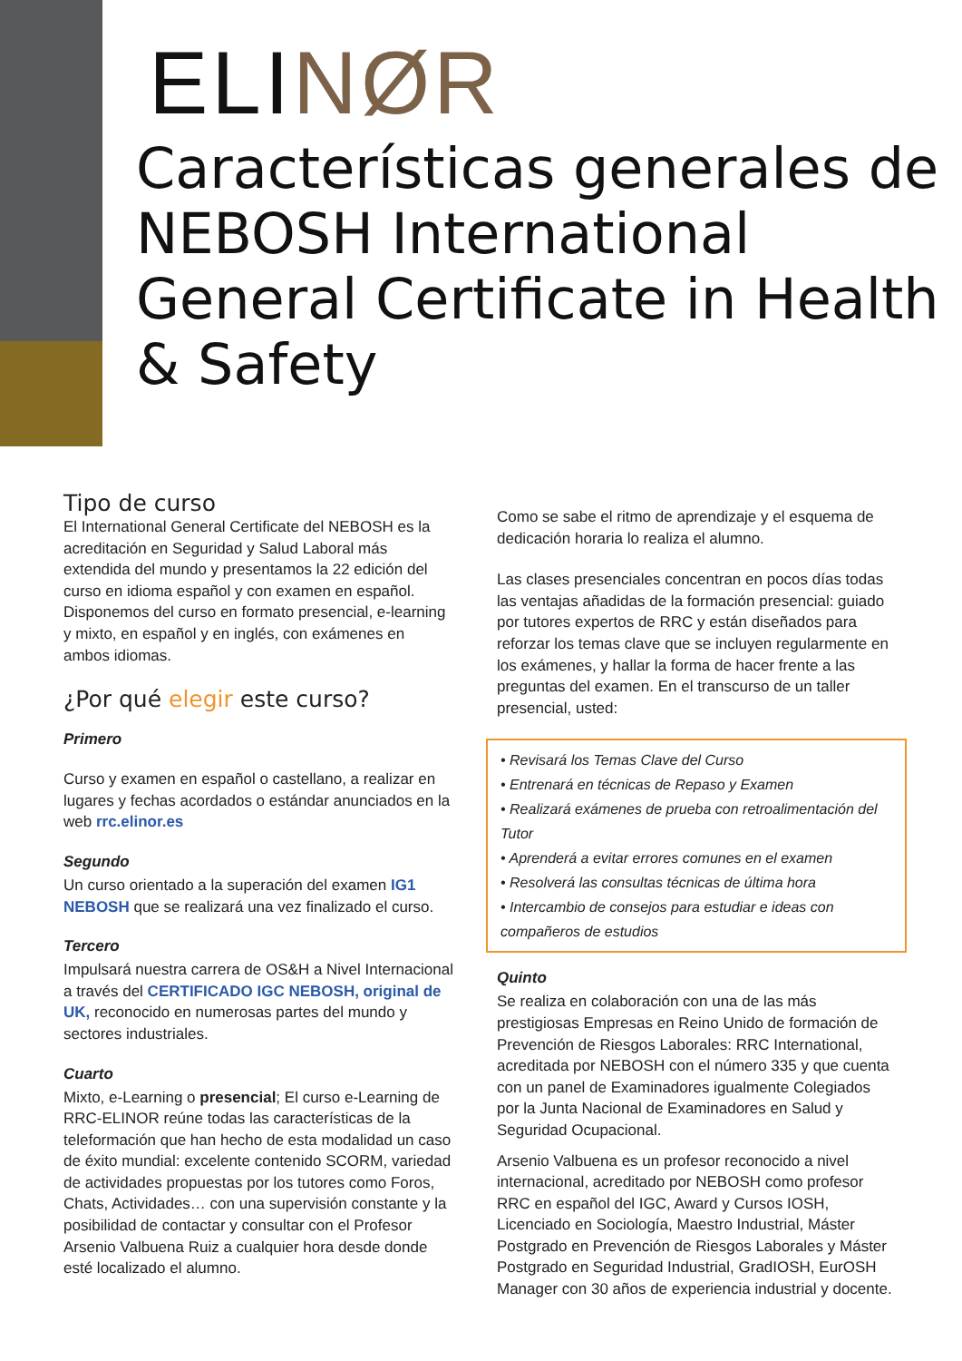ELI NØR
Características generales de NEBOSH International General Certificate in Health & Safety
Tipo de curso
El International General Certificate del NEBOSH es la acreditación en Seguridad y Salud Laboral más extendida del mundo y presentamos la 22 edición del curso en idioma español y con examen en español. Disponemos del curso en formato presencial, e-learning y mixto, en español y en inglés, con exámenes en ambos idiomas.
¿Por qué elegir este curso?
Primero
Curso y examen en español o castellano, a realizar en lugares y fechas acordados o estándar anunciados en la web rrc.elinor.es
Segundo
Un curso orientado a la superación del examen IG1 NEBOSH que se realizará una vez finalizado el curso.
Tercero
Impulsará nuestra carrera de OS&H a Nivel Internacional a través del CERTIFICADO IGC NEBOSH, original de UK, reconocido en numerosas partes del mundo y sectores industriales.
Cuarto
Mixto, e-Learning o presencial; El curso e-Learning de RRC-ELINOR reúne todas las características de la teleformación que han hecho de esta modalidad un caso de éxito mundial: excelente contenido SCORM, variedad de actividades propuestas por los tutores como Foros, Chats, Actividades… con una supervisión constante y la posibilidad de contactar y consultar con el Profesor Arsenio Valbuena Ruiz a cualquier hora desde donde esté localizado el alumno.
Como se sabe el ritmo de aprendizaje y el esquema de dedicación horaria lo realiza el alumno.
Las clases presenciales concentran en pocos días todas las ventajas añadidas de la formación presencial: guiado por tutores expertos de RRC y están diseñados para reforzar los temas clave que se incluyen regularmente en los exámenes, y hallar la forma de hacer frente a las preguntas del examen. En el transcurso de un taller presencial, usted:
• Revisará los Temas Clave del Curso
• Entrenará en técnicas de Repaso y Examen
• Realizará exámenes de prueba con retroalimentación del Tutor
• Aprenderá a evitar errores comunes en el examen
• Resolverá las consultas técnicas de última hora
• Intercambio de consejos para estudiar e ideas con compañeros de estudios
Quinto
Se realiza en colaboración con una de las más prestigiosas Empresas en Reino Unido de formación de Prevención de Riesgos Laborales: RRC International, acreditada por NEBOSH con el número 335 y que cuenta con un panel de Examinadores igualmente Colegiados por la Junta Nacional de Examinadores en Salud y Seguridad Ocupacional.
Arsenio Valbuena es un profesor reconocido a nivel internacional, acreditado por NEBOSH como profesor RRC en español del IGC, Award y Cursos IOSH, Licenciado en Sociología, Maestro Industrial, Máster Postgrado en Prevención de Riesgos Laborales y Máster Postgrado en Seguridad Industrial, GradIOSH, EurOSH Manager con 30 años de experiencia industrial y docente.